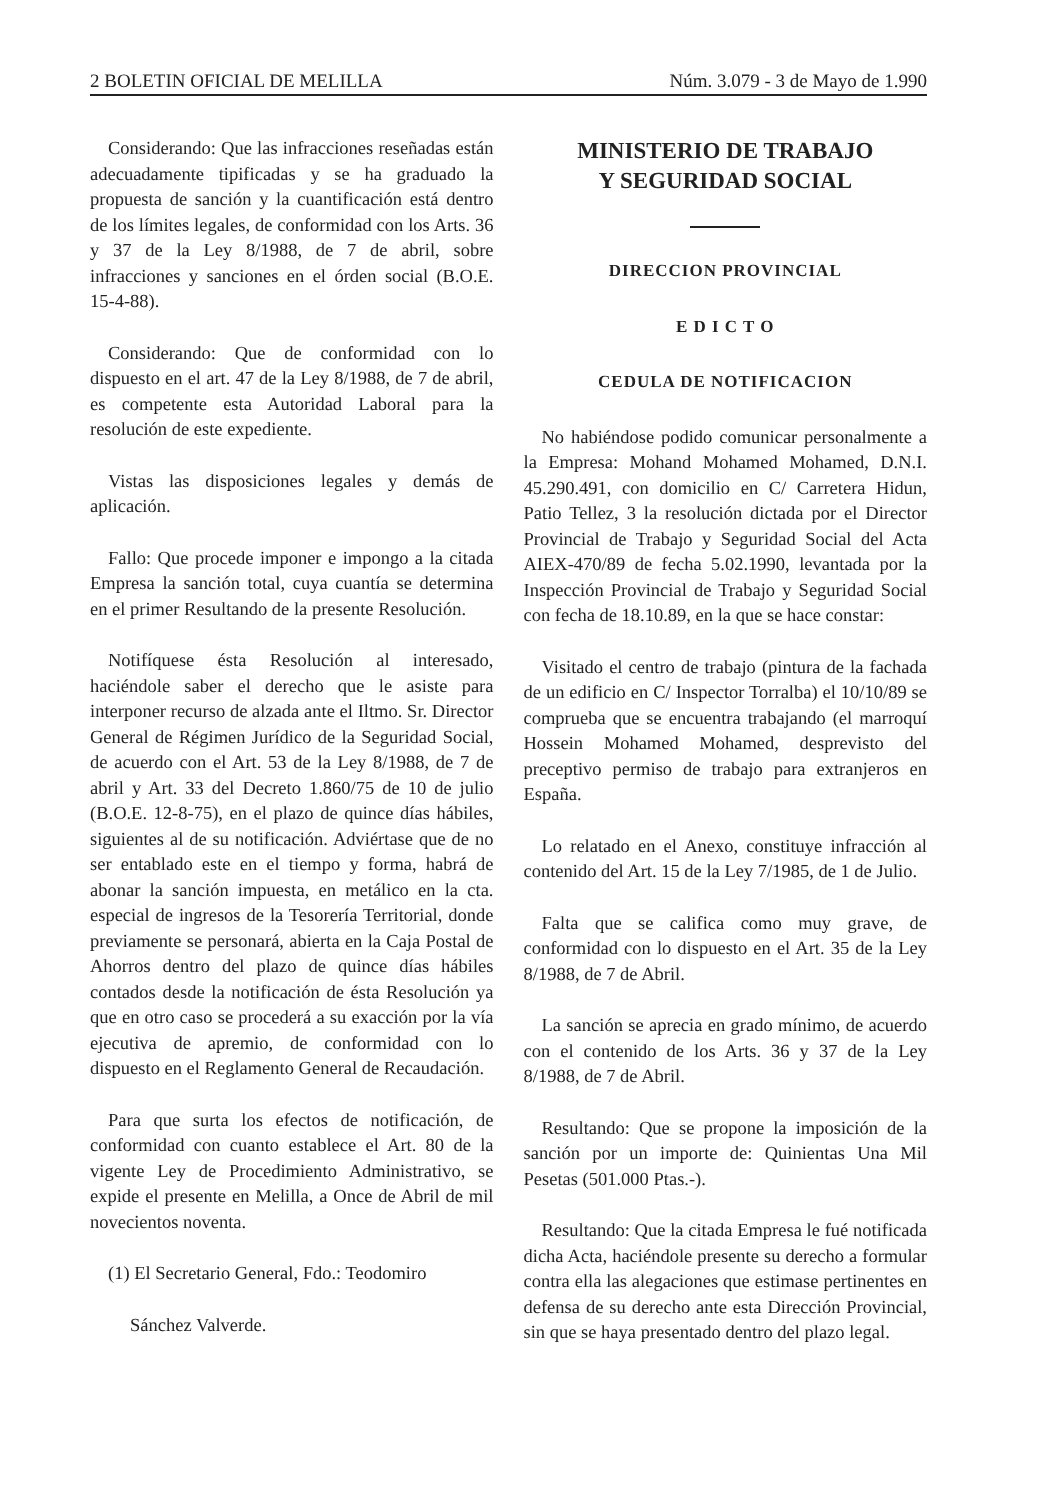2 BOLETIN OFICIAL DE MELILLA Núm. 3.079 - 3 de Mayo de 1.990
Considerando: Que las infracciones reseñadas están adecuadamente tipificadas y se ha graduado la propuesta de sanción y la cuantificación está dentro de los límites legales, de conformidad con los Arts. 36 y 37 de la Ley 8/1988, de 7 de abril, sobre infracciones y sanciones en el órden social (B.O.E. 15-4-88).
Considerando: Que de conformidad con lo dispuesto en el art. 47 de la Ley 8/1988, de 7 de abril, es competente esta Autoridad Laboral para la resolución de este expediente.
Vistas las disposiciones legales y demás de aplicación.
Fallo: Que procede imponer e impongo a la citada Empresa la sanción total, cuya cuantía se determina en el primer Resultando de la presente Resolución.
Notifíquese ésta Resolución al interesado, haciéndole saber el derecho que le asiste para interponer recurso de alzada ante el Iltmo. Sr. Director General de Régimen Jurídico de la Seguridad Social, de acuerdo con el Art. 53 de la Ley 8/1988, de 7 de abril y Art. 33 del Decreto 1.860/75 de 10 de julio (B.O.E. 12-8-75), en el plazo de quince días hábiles, siguientes al de su notificación. Adviértase que de no ser entablado este en el tiempo y forma, habrá de abonar la sanción impuesta, en metálico en la cta. especial de ingresos de la Tesorería Territorial, donde previamente se personará, abierta en la Caja Postal de Ahorros dentro del plazo de quince días hábiles contados desde la notificación de ésta Resolución ya que en otro caso se procederá a su exacción por la vía ejecutiva de apremio, de conformidad con lo dispuesto en el Reglamento General de Recaudación.
Para que surta los efectos de notificación, de conformidad con cuanto establece el Art. 80 de la vigente Ley de Procedimiento Administrativo, se expide el presente en Melilla, a Once de Abril de mil novecientos noventa.
(1) El Secretario General, Fdo.: Teodomiro
Sánchez Valverde.
MINISTERIO DE TRABAJO
Y SEGURIDAD SOCIAL
DIRECCION PROVINCIAL
E D I C T O
CEDULA DE NOTIFICACION
No habiéndose podido comunicar personalmente a la Empresa: Mohand Mohamed Mohamed, D.N.I. 45.290.491, con domicilio en C/ Carretera Hidun, Patio Tellez, 3 la resolución dictada por el Director Provincial de Trabajo y Seguridad Social del Acta AIEX-470/89 de fecha 5.02.1990, levantada por la Inspección Provincial de Trabajo y Seguridad Social con fecha de 18.10.89, en la que se hace constar:
Visitado el centro de trabajo (pintura de la fachada de un edificio en C/ Inspector Torralba) el 10/10/89 se comprueba que se encuentra trabajando (el marroquí Hossein Mohamed Mohamed, desprevisto del preceptivo permiso de trabajo para extranjeros en España.
Lo relatado en el Anexo, constituye infracción al contenido del Art. 15 de la Ley 7/1985, de 1 de Julio.
Falta que se califica como muy grave, de conformidad con lo dispuesto en el Art. 35 de la Ley 8/1988, de 7 de Abril.
La sanción se aprecia en grado mínimo, de acuerdo con el contenido de los Arts. 36 y 37 de la Ley 8/1988, de 7 de Abril.
Resultando: Que se propone la imposición de la sanción por un importe de: Quinientas Una Mil Pesetas (501.000 Ptas.-).
Resultando: Que la citada Empresa le fué notificada dicha Acta, haciéndole presente su derecho a formular contra ella las alegaciones que estimase pertinentes en defensa de su derecho ante esta Dirección Provincial, sin que se haya presentado dentro del plazo legal.